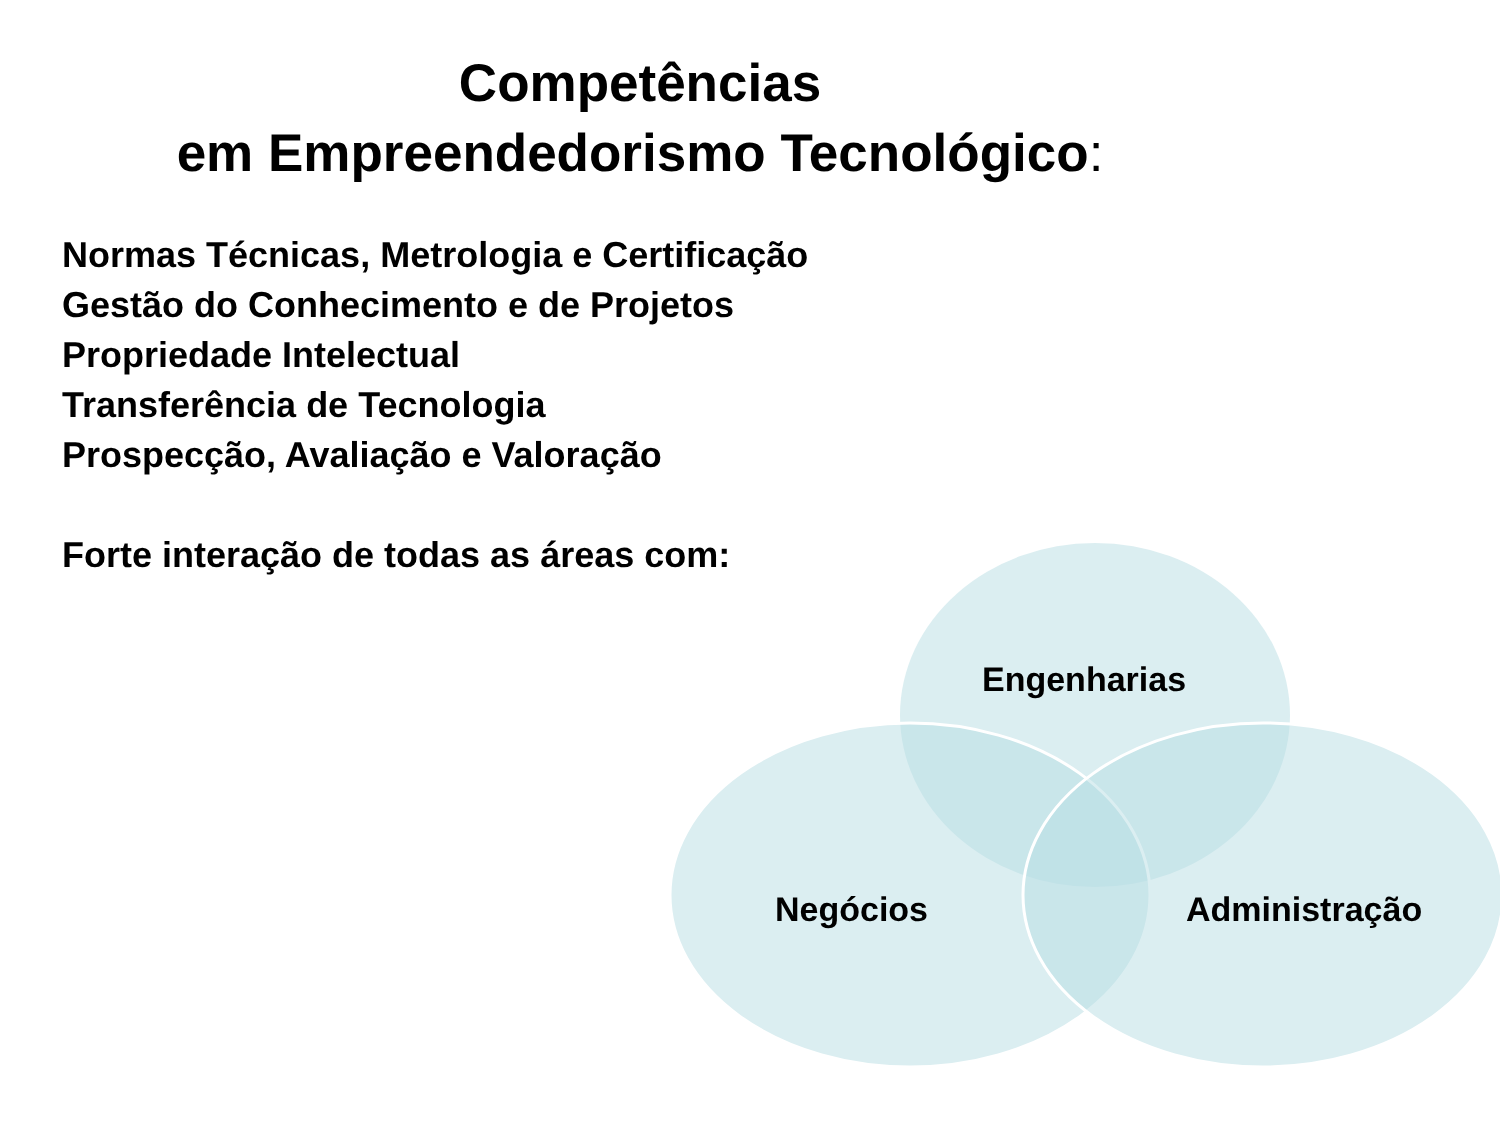Competências
em Empreendedorismo Tecnológico:
Normas Técnicas, Metrologia e Certificação
Gestão do Conhecimento e de Projetos
Propriedade Intelectual
Transferência de Tecnologia
Prospecção, Avaliação e Valoração
Forte interação de todas as áreas com:
Engenharias
Negócios Administração